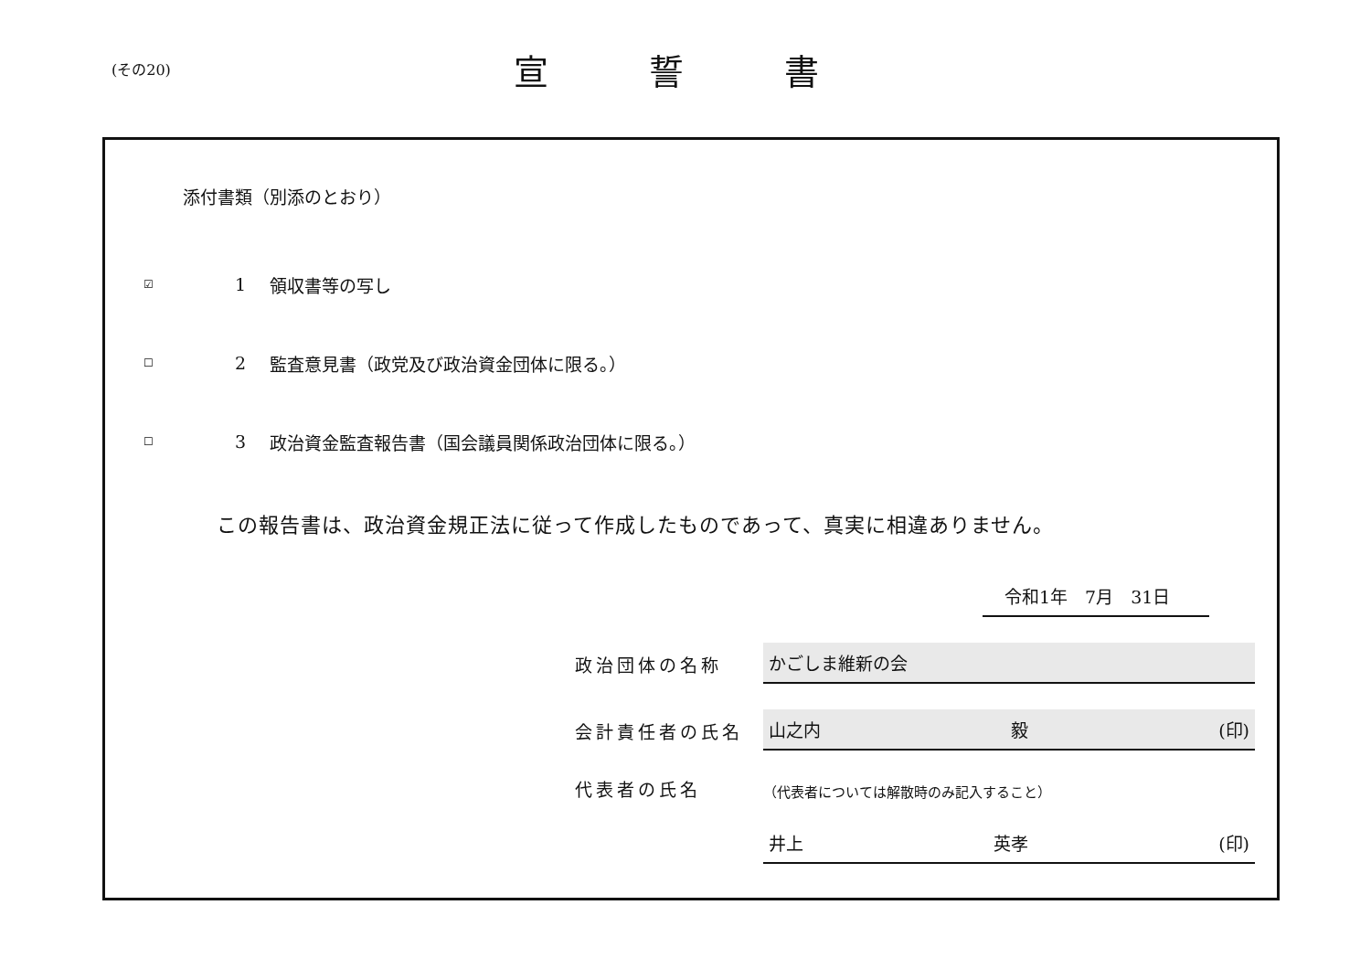(その20)
宣誓書
添付書類（別添のとおり）
☑ 1 領収書等の写し
☐ 2 監査意見書（政党及び政治資金団体に限る。）
☐ 3 政治資金監査報告書（国会議員関係政治団体に限る。）
この報告書は、政治資金規正法に従って作成したものであって、真実に相違ありません。
令和1年　7月　31日
政治団体の名称
かごしま維新の会
会計責任者の氏名
山之内 毅 (印)
代表者の氏名
（代表者については解散時のみ記入すること）
井上 英孝 (印)